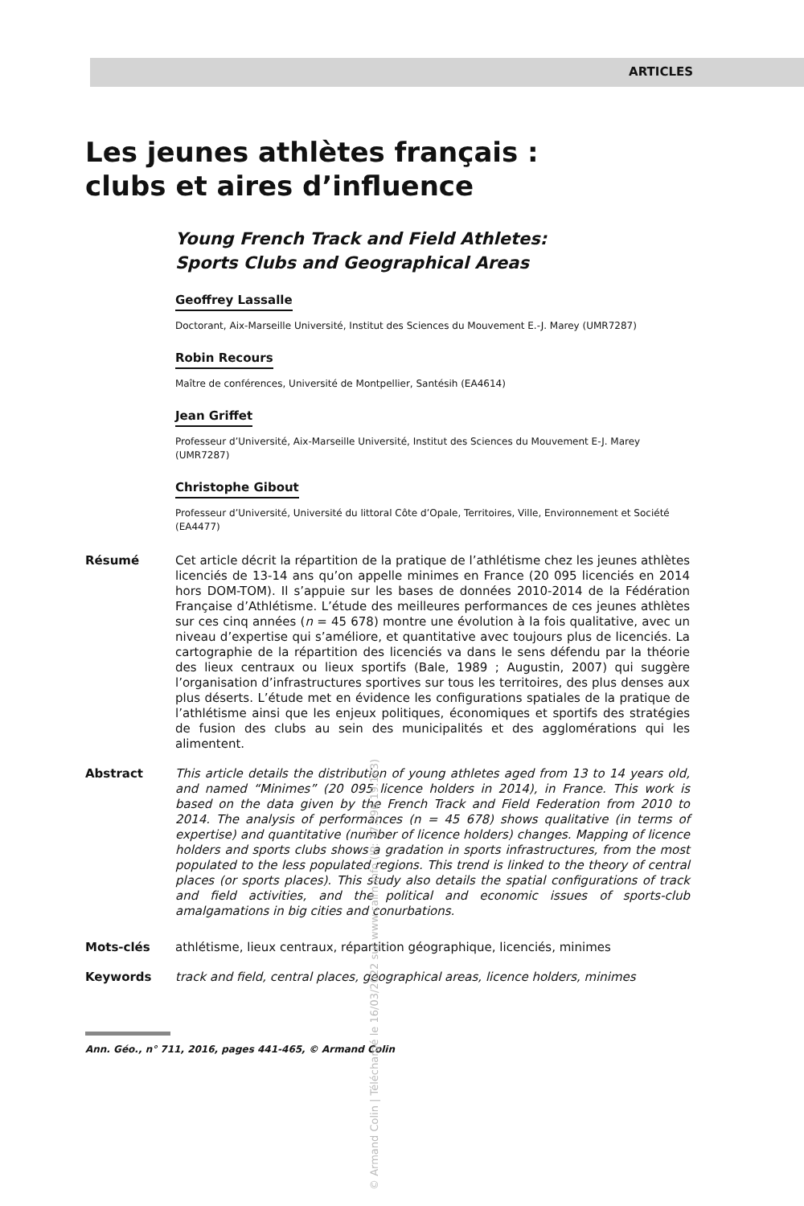ARTICLES
Les jeunes athlètes français :
clubs et aires d’influence
Young French Track and Field Athletes:
Sports Clubs and Geographical Areas
Geoffrey Lassalle
Doctorant, Aix-Marseille Université, Institut des Sciences du Mouvement E.-J. Marey (UMR7287)
Robin Recours
Maître de conférences, Université de Montpellier, Santésih (EA4614)
Jean Griffet
Professeur d’Université, Aix-Marseille Université, Institut des Sciences du Mouvement E-J. Marey (UMR7287)
Christophe Gibout
Professeur d’Université, Université du littoral Côte d’Opale, Territoires, Ville, Environnement et Société (EA4477)
Résumé Cet article décrit la répartition de la pratique de l’athlétisme chez les jeunes athlètes licenciés de 13-14 ans qu’on appelle minimes en France (20 095 licenciés en 2014 hors DOM-TOM). Il s’appuie sur les bases de données 2010-2014 de la Fédération Française d’Athlétisme. L’étude des meilleures performances de ces jeunes athlètes sur ces cinq années (n = 45 678) montre une évolution à la fois qualitative, avec un niveau d’expertise qui s’améliore, et quantitative avec toujours plus de licenciés. La cartographie de la répartition des licenciés va dans le sens défendu par la théorie des lieux centraux ou lieux sportifs (Bale, 1989 ; Augustin, 2007) qui suggère l’organisation d’infrastructures sportives sur tous les territoires, des plus denses aux plus déserts. L’étude met en évidence les configurations spatiales de la pratique de l’athlétisme ainsi que les enjeux politiques, économiques et sportifs des stratégies de fusion des clubs au sein des municipalités et des agglomérations qui les alimentent.
Abstract This article details the distribution of young athletes aged from 13 to 14 years old, and named “Minimes” (20 095 licence holders in 2014), in France. This work is based on the data given by the French Track and Field Federation from 2010 to 2014. The analysis of performances (n = 45 678) shows qualitative (in terms of expertise) and quantitative (number of licence holders) changes. Mapping of licence holders and sports clubs shows a gradation in sports infrastructures, from the most populated to the less populated regions. This trend is linked to the theory of central places (or sports places). This study also details the spatial configurations of track and field activities, and the political and economic issues of sports-club amalgamations in big cities and conurbations.
Mots-clés athlétisme, lieux centraux, répartition géographique, licenciés, minimes
Keywords track and field, central places, geographical areas, licence holders, minimes
Ann. Géo., n° 711, 2016, pages 441-465, © Armand Colin
© Armand Colin | Téléchargé le 16/03/2022 sur www.cairn.info (IP: 77.196.19.163)